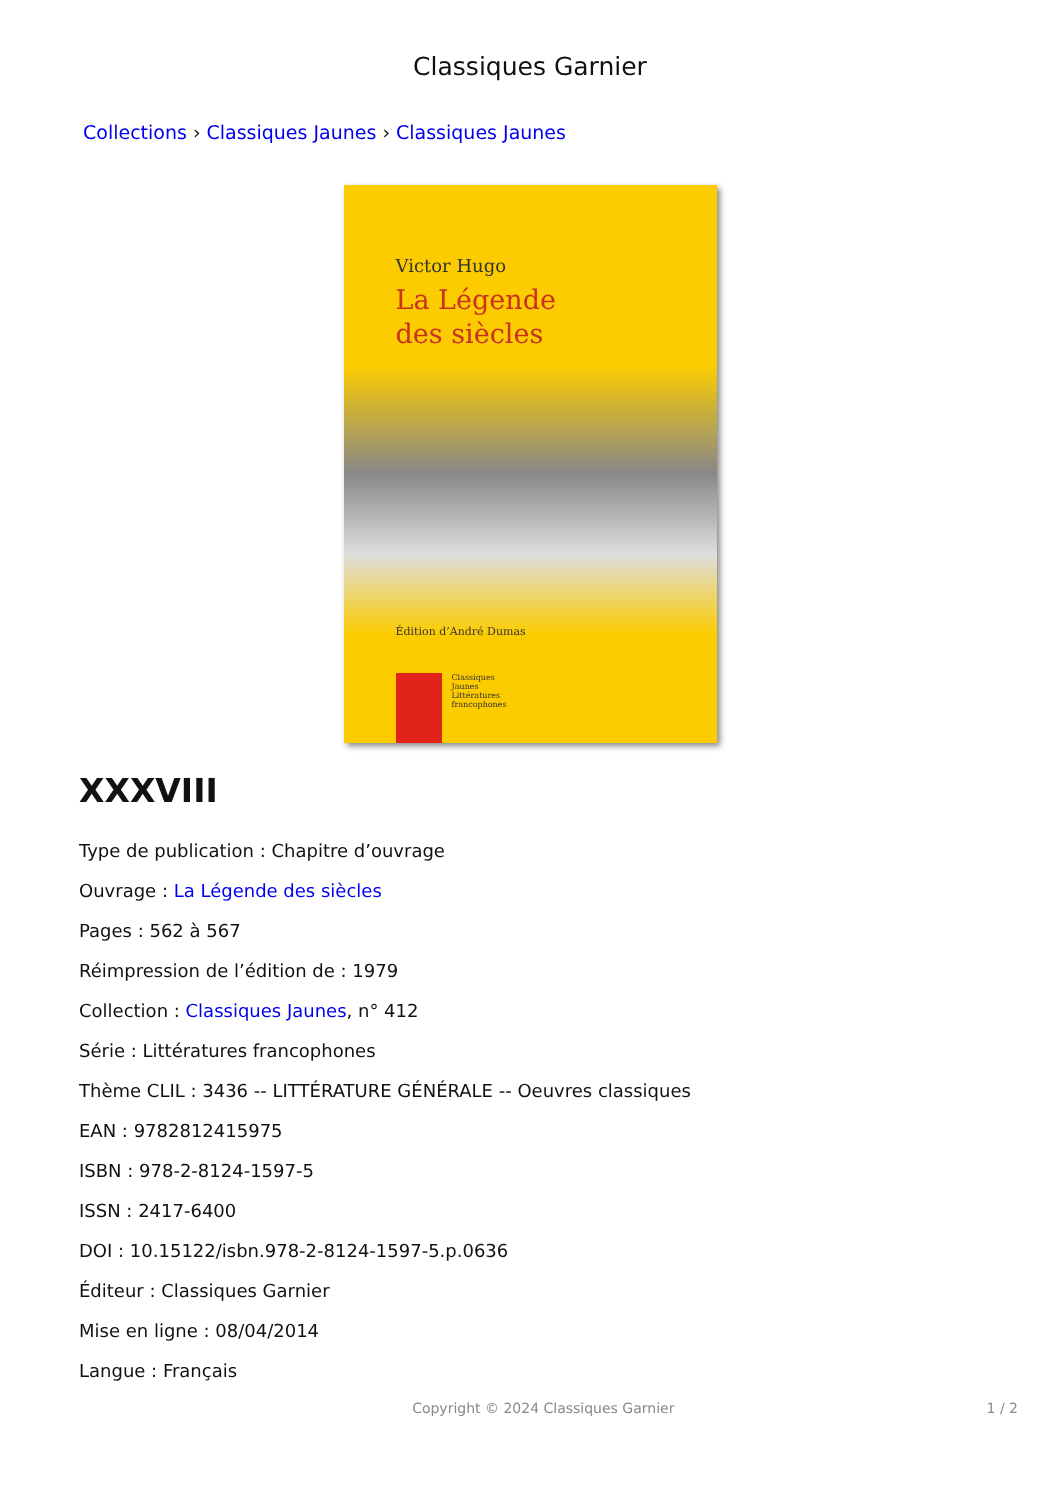Classiques Garnier
Collections › Classiques Jaunes › Classiques Jaunes
Victor Hugo
La Légende
des siècles
Édition d’André Dumas
Classiques
Jaunes
Littératures
francophones
XXXVIII
Type de publication : Chapitre d’ouvrage
Ouvrage : La Légende des siècles
Pages : 562 à 567
Réimpression de l’édition de : 1979
Collection : Classiques Jaunes, n° 412
Série : Littératures francophones
Thème CLIL : 3436 -- LITTÉRATURE GÉNÉRALE -- Oeuvres classiques
EAN : 9782812415975
ISBN : 978-2-8124-1597-5
ISSN : 2417-6400
DOI : 10.15122/isbn.978-2-8124-1597-5.p.0636
Éditeur : Classiques Garnier
Mise en ligne : 08/04/2014
Langue : Français
Copyright © 2024 Classiques Garnier
1 / 2